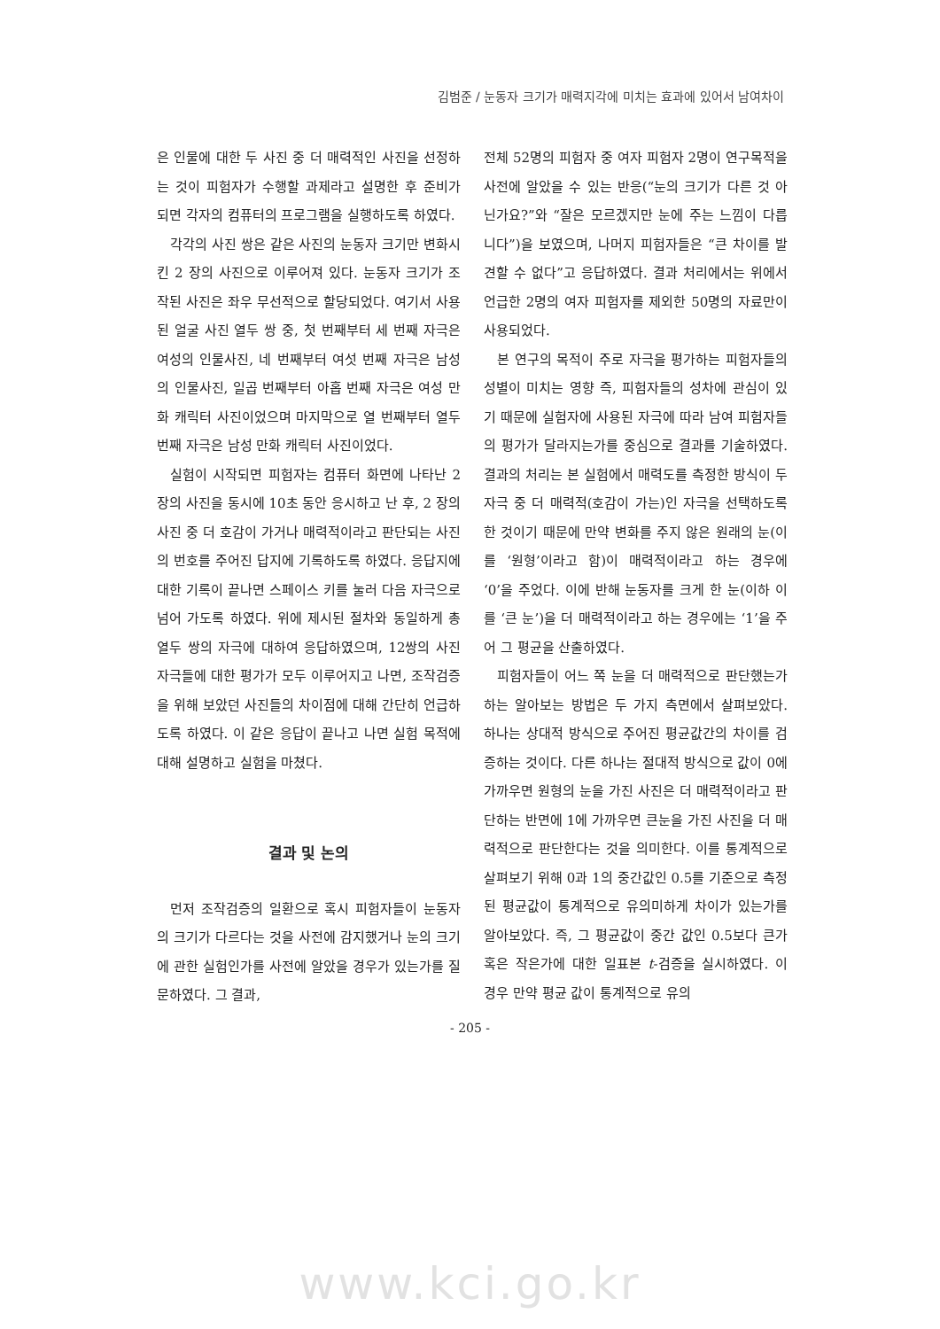김범준 / 눈동자 크기가 매력지각에 미치는 효과에 있어서 남여차이
은 인물에 대한 두 사진 중 더 매력적인 사진을 선정하는 것이 피험자가 수행할 과제라고 설명한 후 준비가 되면 각자의 컴퓨터의 프로그램을 실행하도록 하였다.
각각의 사진 쌍은 같은 사진의 눈동자 크기만 변화시킨 2 장의 사진으로 이루어져 있다. 눈동자 크기가 조작된 사진은 좌우 무선적으로 할당되었다. 여기서 사용 된 얼굴 사진 열두 쌍 중, 첫 번째부터 세 번째 자극은 여성의 인물사진, 네 번째부터 여섯 번째 자극은 남성의 인물사진, 일곱 번째부터 아홉 번째 자극은 여성 만화 캐릭터 사진이었으며 마지막으로 열 번째부터 열두 번째 자극은 남성 만화 캐릭터 사진이었다.
실험이 시작되면 피험자는 컴퓨터 화면에 나타난 2 장의 사진을 동시에 10초 동안 응시하고 난 후, 2 장의 사진 중 더 호감이 가거나 매력적이라고 판단되는 사진의 번호를 주어진 답지에 기록하도록 하였다. 응답지에 대한 기록이 끝나면 스페이스 키를 눌러 다음 자극으로 넘어 가도록 하였다. 위에 제시된 절차와 동일하게 총 열두 쌍의 자극에 대하여 응답하였으며, 12쌍의 사진 자극들에 대한 평가가 모두 이루어지고 나면, 조작검증을 위해 보았던 사진들의 차이점에 대해 간단히 언급하도록 하였다. 이 같은 응답이 끝나고 나면 실험 목적에 대해 설명하고 실험을 마쳤다.
결과 및 논의
먼저 조작검증의 일환으로 혹시 피험자들이 눈동자의 크기가 다르다는 것을 사전에 감지했거나 눈의 크기에 관한 실험인가를 사전에 알았을 경우가 있는가를 질문하였다. 그 결과,
전체 52명의 피험자 중 여자 피험자 2명이 연구목적을 사전에 알았을 수 있는 반응(“눈의 크기가 다른 것 아닌가요?”와 “잘은 모르겠지만 눈에 주는 느낌이 다릅니다”)을 보였으며, 나머지 피험자들은 “큰 차이를 발견할 수 없다”고 응답하였다. 결과 처리에서는 위에서 언급한 2명의 여자 피험자를 제외한 50명의 자료만이 사용되었다.
본 연구의 목적이 주로 자극을 평가하는 피험자들의 성별이 미치는 영향 즉, 피험자들의 성차에 관심이 있기 때문에 실험자에 사용된 자극에 따라 남여 피험자들의 평가가 달라지는가를 중심으로 결과를 기술하였다. 결과의 처리는 본 실험에서 매력도를 측정한 방식이 두 자극 중 더 매력적(호감이 가는)인 자극을 선택하도록 한 것이기 때문에 만약 변화를 주지 않은 원래의 눈(이를 ‘원형’이라고 함)이 매력적이라고 하는 경우에 ‘0’을 주었다. 이에 반해 눈동자를 크게 한 눈(이하 이를 ‘큰 눈’)을 더 매력적이라고 하는 경우에는 ‘1’을 주어 그 평균을 산출하였다.
피험자들이 어느 쪽 눈을 더 매력적으로 판단했는가하는 알아보는 방법은 두 가지 측면에서 살펴보았다. 하나는 상대적 방식으로 주어진 평균값간의 차이를 검증하는 것이다. 다른 하나는 절대적 방식으로 값이 0에 가까우면 원형의 눈을 가진 사진은 더 매력적이라고 판단하는 반면에 1에 가까우면 큰눈을 가진 사진을 더 매력적으로 판단한다는 것을 의미한다. 이를 통계적으로 살펴보기 위해 0과 1의 중간값인 0.5를 기준으로 측정된 평균값이 통계적으로 유의미하게 차이가 있는가를 알아보았다. 즉, 그 평균값이 중간 값인 0.5보다 큰가 혹은 작은가에 대한 일표본 t-검증을 실시하였다. 이 경우 만약 평균 값이 통계적으로 유의
- 205 -
www.kci.go.kr